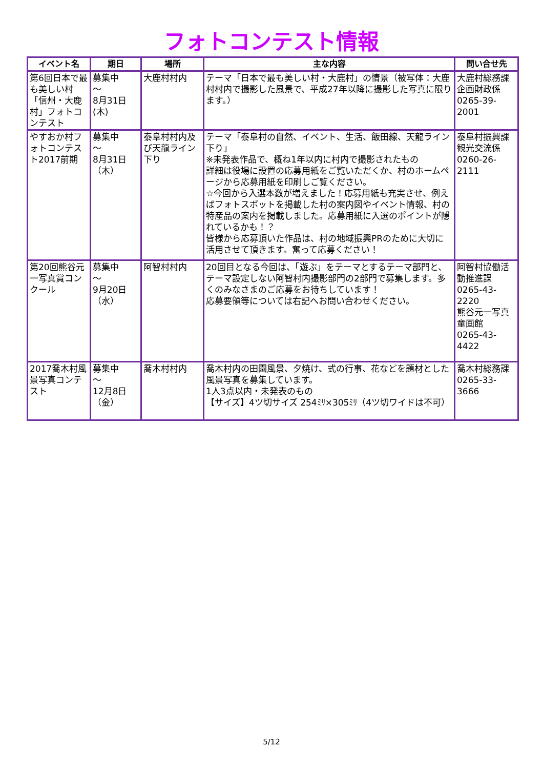フォトコンテスト情報
| イベント名 | 期日 | 場所 | 主な内容 | 問い合せ先 |
| --- | --- | --- | --- | --- |
| 第6回日本で最も美しい村「信州・大鹿村」フォトコンテスト | 募集中 ～ 8月31日(木) | 大鹿村村内 | テーマ「日本で最も美しい村・大鹿村」の情景（被写体：大鹿村村内で撮影した風景で、平成27年以降に撮影した写真に限ります。） | 大鹿村総務課 企画財政係 0265-39-2001 |
| やすおか村フォトコンテスト2017前期 | 募集中 ～ 8月31日（木） | 泰阜村村内及び天龍ライン下り | テーマ「泰阜村の自然、イベント、生活、飯田線、天龍ライン下り」 ※未発表作品で、概ね1年以内に村内で撮影されたもの 詳細は役場に設置の応募用紙をご覧いただくか、村のホームページから応募用紙を印刷しご覧ください。 ☆今回から入選本数が増えました！応募用紙も充実させ、例えばフォトスポットを掲載した村の案内図やイベント情報、村の特産品の案内を掲載しました。応募用紙に入選のポイントが隠れているかも！？ 皆様から応募頂いた作品は、村の地域振興PRのために大切に活用させて頂きます。奮って応募ください！ | 泰阜村振興課 観光交流係 0260-26-2111 |
| 第20回熊谷元一写真賞コンクール | 募集中 ～ 9月20日（水） | 阿智村村内 | 20回目となる今回は、「遊ぶ」をテーマとするテーマ部門と、テーマ設定しない阿智村内撮影部門の2部門で募集します。多くのみなさまのご応募をお待ちしています！ 応募要領等については右記へお問い合わせください。 | 阿智村協働活動推進課 0265-43-2220 熊谷元一写真童画館 0265-43-4422 |
| 2017喬木村風景写真コンテスト | 募集中 ～ 12月8日（金） | 喬木村村内 | 喬木村内の田園風景、夕焼け、式の行事、花などを題材とした風景写真を募集しています。 1人3点以内・未発表のもの 【サイズ】4ツ切サイズ 254ﾐﾘ×305ﾐﾘ（4ツ切ワイドは不可） | 喬木村総務課 0265-33-3666 |
5/12